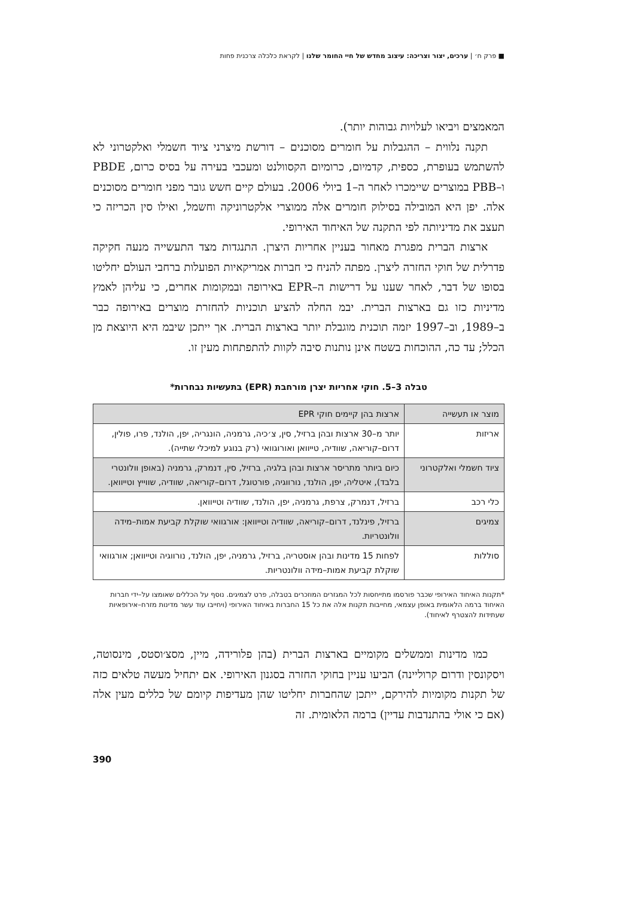■ פרק ח׳ | ערכים, יצור וצריכה: עיצוב מחדש של חיי החומר שלנו | לקראת כלכלה צרכנית פחות
המאמצים ויביאו לעלויות גבוהות יותר).
תקנה נלווית – ההגבלות על חומרים מסוכנים – דורשת מיצרני ציוד חשמלי ואלקטרוני לא להשתמש בעופרת, כספית, קדמיום, כרומיום הקסוולנט ומעכבי בעירה על בסיס כרום, PBDE ו–PBB במוצרים שיימכרו לאחר ה–1 ביולי 2006. בעולם קיים חשש גובר מפני חומרים מסוכנים אלה. יפן היא המובילה בסילוק חומרים אלה ממוצרי אלקטרוניקה וחשמל, ואילו סין הכריזה כי תעצב את מדיניותה לפי התקנה של האיחוד האירופי.
ארצות הברית מפגרת מאחור בעניין אחריות היצרן. התנגדות מצד התעשייה מנעה חקיקה פדרלית של חוקי החזרה ליצרן. מפתה להניח כי חברות אמריקאיות הפועלות ברחבי העולם יחליטו בסופו של דבר, לאחר שענו על דרישות ה–EPR באירופה ובמקומות אחרים, כי עליהן לאמץ מדיניות כזו גם בארצות הברית. יבמ החלה להציע תוכניות להחזרת מוצרים באירופה כבר ב–1989, וב–1997 יזמה תוכנית מוגבלת יותר בארצות הברית. אך ייתכן שיבמ היא היוצאת מן הכלל; עד כה, ההוכחות בשטח אינן נותנות סיבה לקוות להתפתחות מעין זו.
טבלה 3–5. חוקי אחריות יצרן מורחבת (EPR) בתעשיות נבחרות*
| מוצר או תעשייה | ארצות בהן קיימים חוקי EPR |
| --- | --- |
| אריזות | יותר מ–30 ארצות ובהן ברזיל, סין, צ׳כיה, גרמניה, הונגריה, יפן, הולנד, פרו, פולין, דרום–קוריאה, שוודיה, טייוואן ואורוגוואי (רק בנוגע למיכלי שתייה). |
| ציוד חשמלי ואלקטרוני | כיום ביותר מתריסר ארצות ובהן בלגיה, ברזיל, סין, דנמרק, גרמניה (באופן וולונטרי בלבד), איטליה, יפן, הולנד, נורווגיה, פורטוגל, דרום–קוריאה, שוודיה, שווייץ וטייוואן. |
| כלי רכב | ברזיל, דנמרק, צרפת, גרמניה, יפן, הולנד, שוודיה וטייוואן. |
| צמיגים | ברזיל, פינלנד, דרום–קוריאה, שוודיה וטייוואן: אורגוואי שוקלת קביעת אמות–מידה וולונטריות. |
| סוללות | לפחות 15 מדינות ובהן אוסטריה, ברזיל, גרמניה, יפן, הולנד, נורווגיה וטייוואן; אורגוואי שוקלת קביעת אמות–מידה וולונטריות. |
*תקנות האיחוד האירופי שכבר פורסמו מתייחסות לכל המגזרים המוזכרים בטבלה, פרט לצמיגים. נוסף על הכללים שאומצו על–ידי חברות האיחוד ברמה הלאומית באופן עצמאי, מחייבות תקנות אלה את כל 15 החברות באיחוד האירופי (ויחייבו עוד עשר מדינות מזרח–אירופאיות שעתידות להצטרף לאיחוד).
כמו מדינות וממשלים מקומיים בארצות הברית (בהן פלורידה, מיין, מסצ׳וסטס, מינסוטה, ויסקונסין ודרום קרוליינה) הביעו עניין בחוקי החזרה בסגנון האירופי. אם יתחיל מעשה טלאים כזה של תקנות מקומיות להירקם, ייתכן שהחברות יחליטו שהן מעדיפות קיומם של כללים מעין אלה (אם כי אולי בהתנדבות עדיין) ברמה הלאומית. זה
390